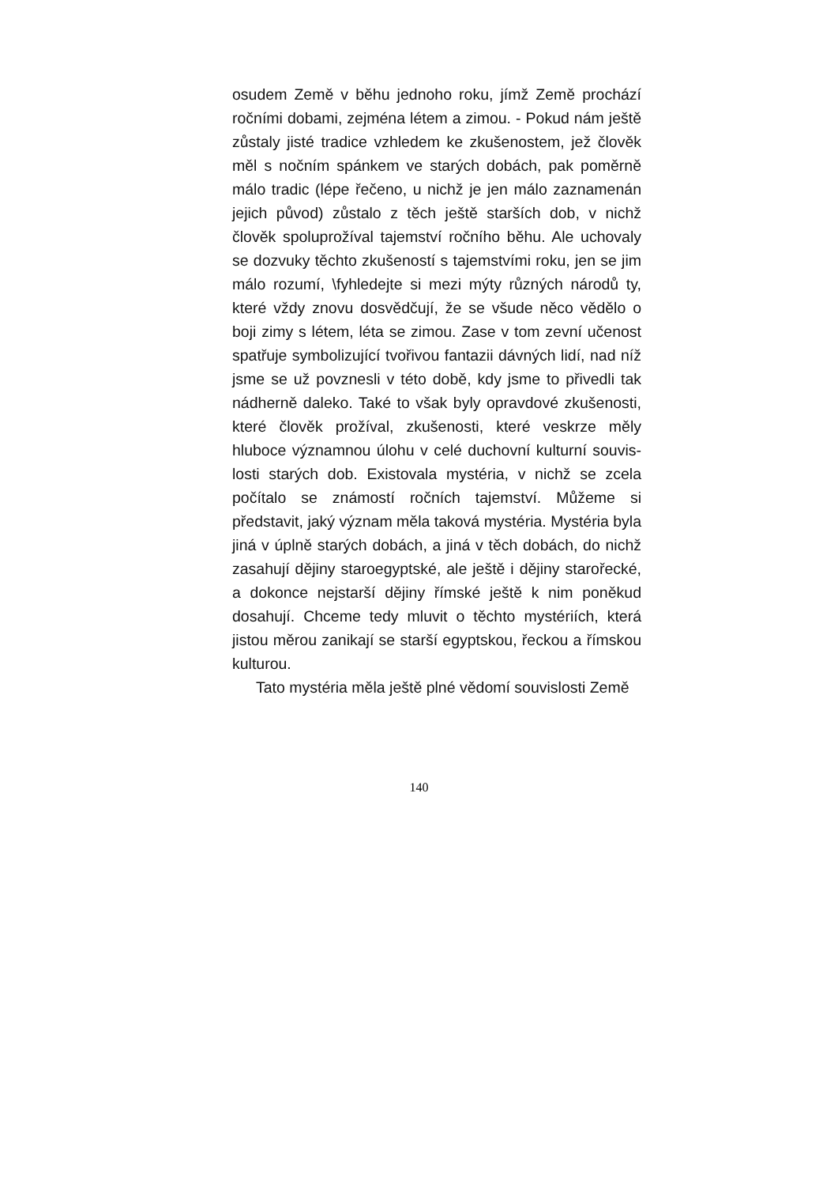osudem Země v běhu jednoho roku, jímž Země prochází ročními dobami, zejména létem a zimou. - Pokud nám ještě zůstaly jisté tradice vzhledem ke zkušenostem, jež člověk měl s nočním spánkem ve starých dobách, pak poměrně málo tradic (lépe řečeno, u nichž je jen málo zaznamenán jejich původ) zůstalo z těch ještě starších dob, v nichž člověk spoluprožíval tajemství ročního běhu. Ale uchovaly se dozvuky těchto zkušeností s tajemstvími roku, jen se jim málo rozumí, \fyhledejte si mezi mýty různých národů ty, které vždy znovu dosvědčují, že se všude něco vědělo o boji zimy s létem, léta se zimou. Zase v tom zevní učenost spatřuje symbolizující tvořivou fantazii dávných lidí, nad níž jsme se už povznesli v této době, kdy jsme to přivedli tak nádherně daleko. Také to však byly opravdové zkušenosti, které člověk prožíval, zkušenosti, které veskrze měly hluboce významnou úlohu v celé duchovní kulturní souvis-losti starých dob. Existovala mystéria, v nichž se zcela počítalo se známostí ročních tajemství. Můžeme si představit, jaký význam měla taková mystéria. Mystéria byla jiná v úplně starých dobách, a jiná v těch dobách, do nichž zasahují dějiny staroegyptské, ale ještě i dějiny starořecké, a dokonce nejstarší dějiny římské ještě k nim poněkud dosahují. Chceme tedy mluvit o těchto mystériích, která jistou měrou zanikají se starší egyptskou, řeckou a římskou kulturou.
Tato mystéria měla ještě plné vědomí souvislosti Země
140